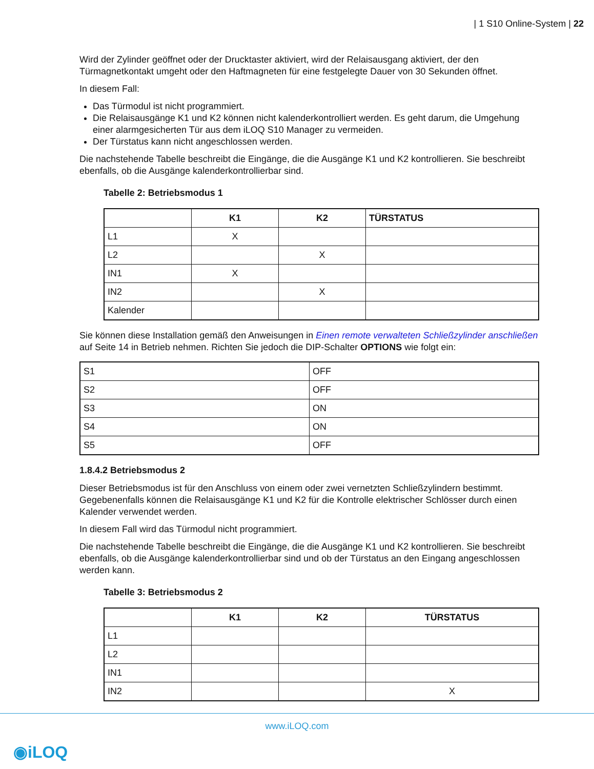| 1 S10 Online-System | 22
Wird der Zylinder geöffnet oder der Drucktaster aktiviert, wird der Relaisausgang aktiviert, der den Türmagnetkontakt umgeht oder den Haftmagneten für eine festgelegte Dauer von 30 Sekunden öffnet.
In diesem Fall:
Das Türmodul ist nicht programmiert.
Die Relaisausgänge K1 und K2 können nicht kalenderkontrolliert werden. Es geht darum, die Umgehung einer alarmgesicherten Tür aus dem iLOQ S10 Manager zu vermeiden.
Der Türstatus kann nicht angeschlossen werden.
Die nachstehende Tabelle beschreibt die Eingänge, die die Ausgänge K1 und K2 kontrollieren. Sie beschreibt ebenfalls, ob die Ausgänge kalenderkontrollierbar sind.
Tabelle 2: Betriebsmodus 1
| | K1 | K2 | TÜRSTATUS |
| --- | --- | --- | --- |
| L1 | X | | |
| L2 | | X | |
| IN1 | X | | |
| IN2 | | X | |
| Kalender | | | |
Sie können diese Installation gemäß den Anweisungen in Einen remote verwalteten Schließzylinder anschließen auf Seite 14 in Betrieb nehmen. Richten Sie jedoch die DIP-Schalter OPTIONS wie folgt ein:
| S1 | OFF |
| S2 | OFF |
| S3 | ON |
| S4 | ON |
| S5 | OFF |
1.8.4.2 Betriebsmodus 2
Dieser Betriebsmodus ist für den Anschluss von einem oder zwei vernetzten Schließzylindern bestimmt. Gegebenenfalls können die Relaisausgänge K1 und K2 für die Kontrolle elektrischer Schlösser durch einen Kalender verwendet werden.
In diesem Fall wird das Türmodul nicht programmiert.
Die nachstehende Tabelle beschreibt die Eingänge, die die Ausgänge K1 und K2 kontrollieren. Sie beschreibt ebenfalls, ob die Ausgänge kalenderkontrollierbar sind und ob der Türstatus an den Eingang angeschlossen werden kann.
Tabelle 3: Betriebsmodus 2
| | K1 | K2 | TÜRSTATUS |
| --- | --- | --- | --- |
| L1 | | | |
| L2 | | | |
| IN1 | | | |
| IN2 | | | X |
www.iLOQ.com
◉iLOQ